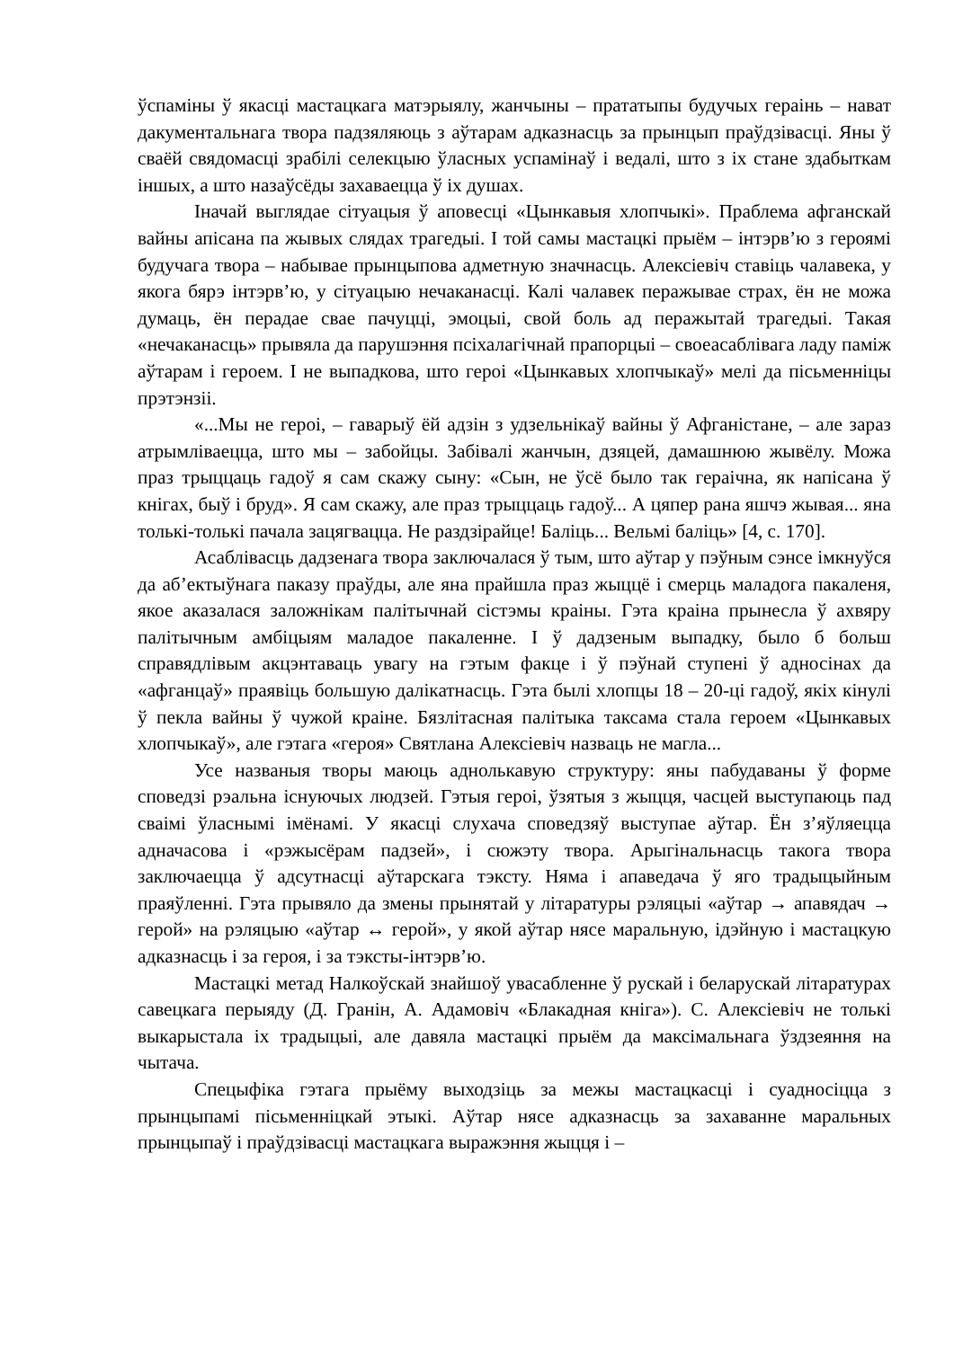ўспаміны ў якасці мастацкага матэрыялу, жанчыны – прататыпы будучых гераінь – нават дакументальнага твора падзяляюць з аўтарам адказнасць за прынцып праўдзівасці. Яны ў сваёй свядомасці зрабілі селекцыю ўласных успамінаў і ведалі, што з іх стане здабыткам іншых, а што назаўсёды захаваецца ў іх душах.
Іначай выглядае сітуацыя ў аповесці «Цынкавыя хлопчыкі». Праблема афганскай вайны апісана па жывых слядах трагедыі. І той самы мастацкі прыём – інтэрв’ю з героямі будучага твора – набывае прынцыпова адметную значнасць. Алексіевіч ставіць чалавека, у якога бярэ інтэрв’ю, у сітуацыю нечаканасці. Калі чалавек перажывае страх, ён не можа думаць, ён перадае свае пачуцці, эмоцыі, свой боль ад перажытай трагедыі. Такая «нечаканасць» прывяла да парушэння псіхалагічнай прапорцыі – своеасаблівага ладу паміж аўтарам і героем. І не выпадкова, што героі «Цынкавых хлопчыкаў» мелі да пісьменніцы прэтэнзіі.
«...Мы не героі, – гаварыў ёй адзін з удзельнікаў вайны ў Афганістане, – але зараз атрымліваецца, што мы – забойцы. Забівалі жанчын, дзяцей, дамашнюю жывёлу. Можа праз трыццаць гадоў я сам скажу сыну: «Сын, не ўсё было так гераічна, як напісана ў кнігах, быў і бруд». Я сам скажу, але праз трыццаць гадоў... А цяпер рана яшчэ жывая... яна толькі-толькі пачала зацягвацца. Не раздзірайце! Баліць... Вельмі баліць» [4, с. 170].
Асаблівасць дадзенага твора заключалася ў тым, што аўтар у пэўным сэнсе імкнуўся да аб’ектыўнага паказу праўды, але яна прайшла праз жыццё і смерць маладога пакаленя, якое аказалася заложнікам палітычнай сістэмы краіны. Гэта краіна прынесла ў ахвяру палітычным амбіцыям маладое пакаленне. І ў дадзеным выпадку, было б больш справядлівым акцэнтаваць увагу на гэтым факце і ў пэўнай ступені ў адносінах да «афганцаў» праявіць большую далікатнасць. Гэта былі хлопцы 18 – 20-ці гадоў, якіх кінулі ў пекла вайны ў чужой краіне. Бязлітасная палітыка таксама стала героем «Цынкавых хлопчыкаў», але гэтага «героя» Святлана Алексіевіч назваць не магла...
Усе названыя творы маюць аднолькавую структуру: яны пабудаваны ў форме споведзі рэальна існуючых людзей. Гэтыя героі, ўзятыя з жыцця, часцей выступаюць пад сваімі ўласнымі імёнамі. У якасці слухача споведзяў выступае аўтар. Ён з’яўляецца адначасова і «рэжысёрам падзей», і сюжэту твора. Арыгінальнасць такога твора заключаецца ў адсутнасці аўтарскага тэксту. Няма і апаведача ў яго традыцыйным праяўленні. Гэта прывяло да змены прынятай у літаратуры рэляцыі «аўтар → апавядач → герой» на рэляцыю «аўтар ↔ герой», у якой аўтар нясе маральную, ідэйную і мастацкую адказнасць і за героя, і за тэксты-інтэрв’ю.
Мастацкі метад Налкоўскай знайшоў увасабленне ў рускай і беларускай літаратурах савецкага перыяду (Д. Гранін, А. Адамовіч «Блакадная кніга»). С. Алексіевіч не толькі выкарыстала іх традыцыі, але давяла мастацкі прыём да максімальнага ўздзеяння на чытача.
Спецыфіка гэтага прыёму выходзіць за межы мастацкасці і суадносіцца з прынцыпамі пісьменніцкай этыкі. Аўтар нясе адказнасць за захаванне маральных прынцыпаў і праўдзівасці мастацкага выражэння жыцця і –